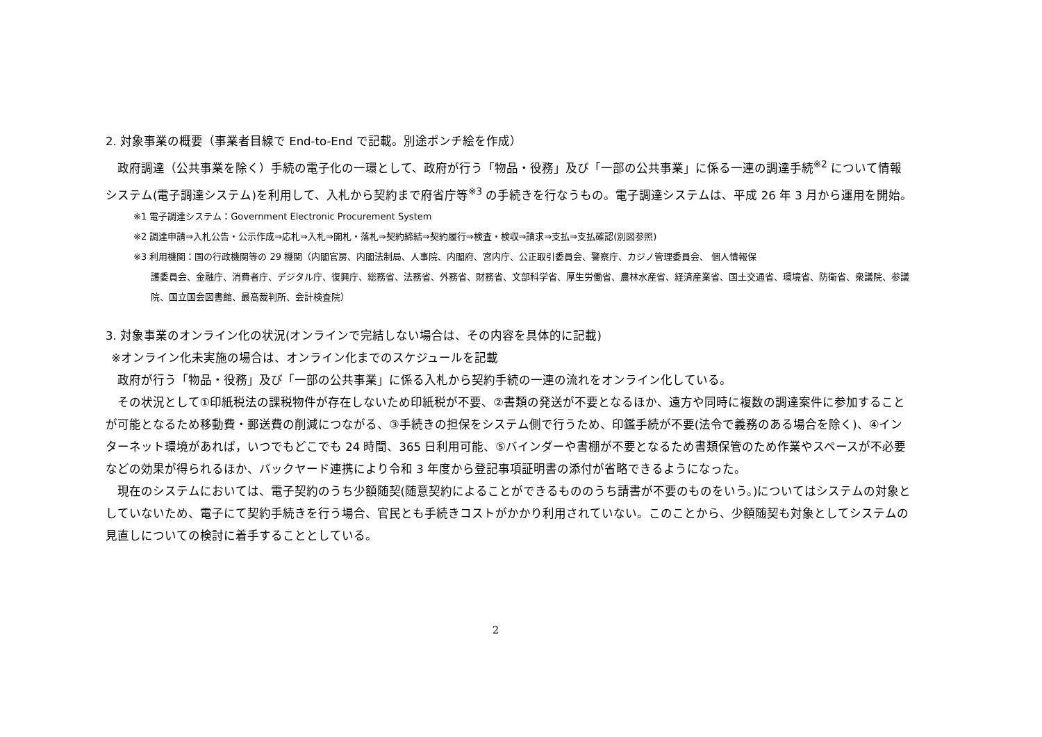2. 対象事業の概要（事業者目線で End-to-End で記載。別途ポンチ絵を作成）
 政府調達（公共事業を除く）手続の電子化の一環として、政府が行う「物品・役務」及び「一部の公共事業」に係る一連の調達手続<sup>※2</sup> について情報システム(電子調達システム)を利用して、入札から契約まで府省庁等<sup>※3</sup> の手続きを行なうもの。電子調達システムは、平成 26 年 3 月から運用を開始。
※1 電子調達システム：Government Electronic Procurement System
※2 調達申請⇒入札公告・公示作成⇒応札⇒入札⇒開札・落札⇒契約締結⇒契約履行⇒検査・検収⇒請求⇒支払⇒支払確認(別図参照)
※3 利用機関：国の行政機関等の 29 機関（内閣官房、内閣法制局、人事院、内閣府、宮内庁、公正取引委員会、警察庁、カジノ管理委員会、 個人情報保
護委員会、金融庁、消費者庁、デジタル庁、復興庁、総務省、法務省、外務省、財務省、文部科学省、厚生労働省、農林水産省、経済産業省、国土交通省、環境省、防衛省、衆議院、参議院、国立国会図書館、最高裁判所、会計検査院）
3. 対象事業のオンライン化の状況(オンラインで完結しない場合は、その内容を具体的に記載)
 ※オンライン化未実施の場合は、オンライン化までのスケジュールを記載
 政府が行う「物品・役務」及び「一部の公共事業」に係る入札から契約手続の一連の流れをオンライン化している。
 その状況として①印紙税法の課税物件が存在しないため印紙税が不要、②書類の発送が不要となるほか、遠方や同時に複数の調達案件に参加することが可能となるため移動費・郵送費の削減につながる、③手続きの担保をシステム側で行うため、印鑑手続が不要(法令で義務のある場合を除く)、④インターネット環境があれば，いつでもどこでも 24 時間、365 日利用可能、⑤バインダーや書棚が不要となるため書類保管のため作業やスペースが不必要　などの効果が得られるほか、バックヤード連携により令和 3 年度から登記事項証明書の添付が省略できるようになった。
 現在のシステムにおいては、電子契約のうち少額随契(随意契約によることができるもののうち請書が不要のものをいう。)についてはシステムの対象としていないため、電子にて契約手続きを行う場合、官民とも手続きコストがかかり利用されていない。このことから、少額随契も対象としてシステムの見直しについての検討に着手することとしている。
2